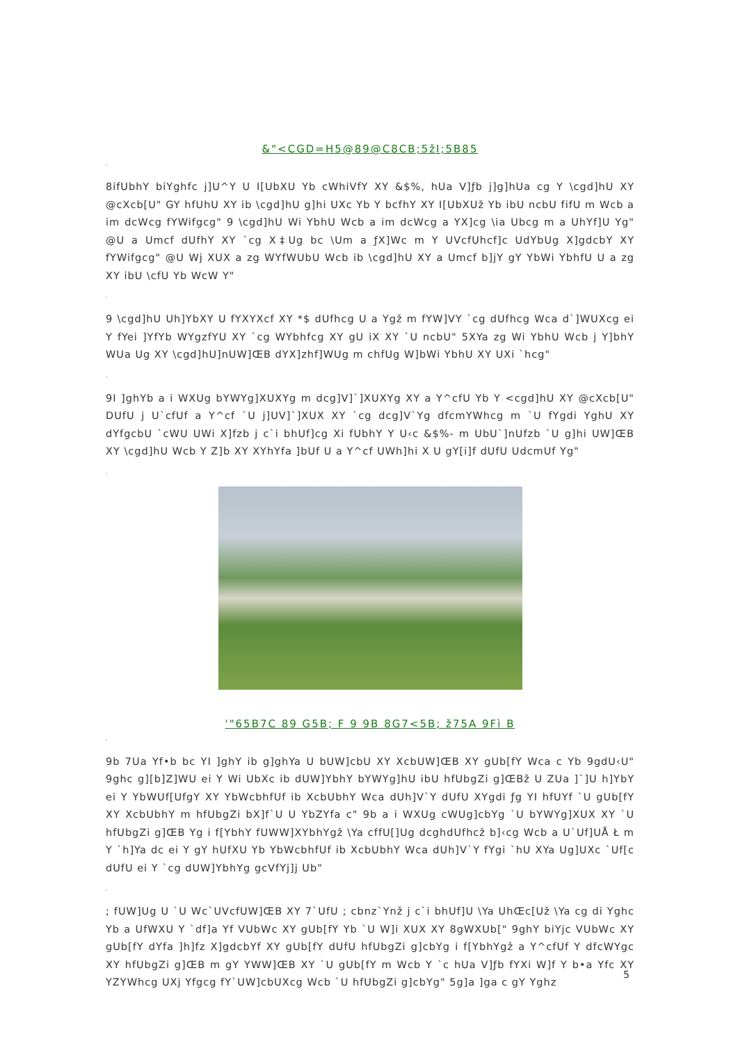&"<CGD=H5@89@C8CB;5žI;5B85
·
8ifUbhY biYghfc j]U^Y U I[UbXU Yb cWhiVfY XY &$%, hUa V]ƒb j]g]hUa cg Y \cgd]hU XY @cXcb[U" GY hfUhU XY ib \cgd]hU g]hi UXc Yb Y bcfhY XY I[UbXUž Yb ibU ncbU fifU m Wcb a im dcWcg fYWifgcg" 9 \cgd]hU Wi YbhU Wcb a im dcWcg a YX]cg \ia Ubcg m a UhYf]U Yg" @U a Umcf dUfhY XY `cg X‡Ug bc \Um a ƒX]Wc m Y UVcfUhcf]c UdYbUg X]gdcbY XY fYWifgcg" @U Wj XUX a zg WYfWUbU Wcb ib \cgd]hU XY a Umcf b]jY gY YbWi YbhfU U a zg XY ibU \cfU Yb WcW Y"
·
9 \cgd]hU Uh]YbXY U fYXYXcf XY *$ dUfhcg U a Ygž m fYW]VY `cg dUfhcg Wca d`]WUXcg ei Y fYei ]YfYb WYgzfYU XY `cg WYbhfcg XY gU iX XY `U ncbU" 5XYa zg Wi YbhU Wcb j Y]bhY WUa Ug XY \cgd]hU]nUW]ŒB dYX]zhf]WUg m chfUg W]bWi YbhU XY UXi `hcg"
·
9I ]ghYb a i WXUg bYWYg]XUXYg m dcg]V]`]XUXYg XY a Y^cfU Yb Y <cgd]hU XY @cXcb[U" DUfU j U`cfUf a Y^cf `U j]UV]`]XUX XY `cg dcg]V`Yg dfcmYWhcg m `U fYgdi YghU XY dYfgcbU `cWU UWi X]fzb j c`i bhUf]cg Xi fUbhY Y U‹c &$%- m UbU`]nUfzb `U g]hi UW]ŒB XY \cgd]hU Wcb Y Z]b XY XYhYfa ]bUf U a Y^cf UWh]hi X U gY[i]f dUfU UdcmUf Yg"
·
'"65B7C 89 G5B; F 9 9B 8G7<5B; ž75A 9Fì B
·
9b 7Ua Yf•b bc YI ]ghY ib g]ghYa U bUW]cbU XY XcbUW]ŒB XY gUb[fY Wca c Yb 9gdU‹U" 9ghc g][b]Z]WU ei Y Wi UbXc ib dUW]YbhY bYWYg]hU ibU hfUbgZi g]ŒBž U ZUa ]`]U h]YbY ei Y YbWUf[UfgY XY YbWcbhfUf ib XcbUbhY Wca dUh]V`Y dUfU XYgdi ƒg YI hfUYf `U gUb[fY XY XcbUbhY m hfUbgZi bX]f`U U YbZYfa c" 9b a i WXUg cWUg]cbYg `U bYWYg]XUX XY `U hfUbgZi g]ŒB Yg i f[YbhY fUWW]XYbhYgž \Ya cffU[]Ug dcghdUfhcž b]‹cg Wcb a U`Uf]UÅ Ł m Y `h]Ya dc ei Y gY hUfXU Yb YbWcbhfUf ib XcbUbhY Wca dUh]V`Y fYgi `hU XYa Ug]UXc `Uf[c dUfU ei Y `cg dUW]YbhYg gcVfYj]j Ub"
·
; fUW]Ug U `U Wc`UVcfUW]ŒB XY 7`UfU ; cbnz`Ynž j c`i bhUf]U \Ya UhŒc[Už \Ya cg di Yghc Yb a UfWXU Y `df]a Yf VUbWc XY gUb[fY Yb `U W]i XUX XY 8gWXUb[" 9ghY biYjc VUbWc XY gUb[fY dYfa ]h]fz X]gdcbYf XY gUb[fY dUfU hfUbgZi g]cbYg i f[YbhYgž a Y^cfUf Y dfcWYgc XY hfUbgZi g]ŒB m gY YWW]ŒB XY `U gUb[fY m Wcb Y `c hUa V]ƒb fYXi W]f Y b•a Yfc XY YZYWhcg UXj Yfgcg fY`UW]cbUXcg Wcb `U hfUbgZi g]cbYg" 5g]a ]ga c gY Yghz
5